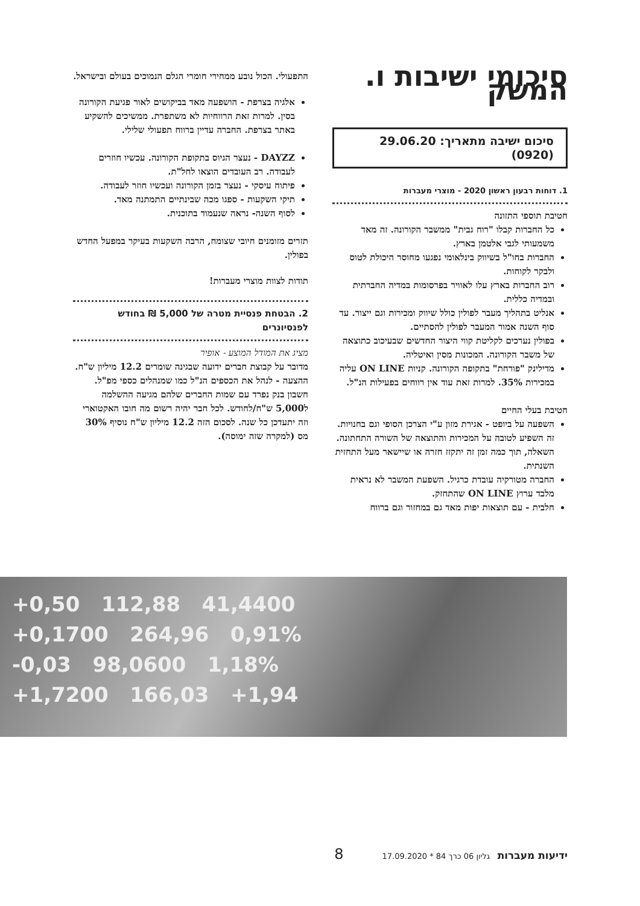סיכומי ישיבות ו. המשק
סיכום ישיבה מתאריך: 29.06.20 (0920)
1. דוחות רבעון ראשון 2020 - מוצרי מעברות
חטיבת תוספי התזונה
כל החברות קבלו "רוח גבית" ממשבר הקורונה. זה מאד משמעותי לגבי אלטמן בארץ.
החברות בחו"ל בשיווק בינלאומי נפגעו מחוסר היכולת לטוס ולבקר לקוחות.
רוב החברות בארץ עלו לאוויר בפרסומות במדיה החברתית ובמדיה כללית.
אנליט בתהליך מעבר לפולין כולל שיווק ומכירות וגם ייצור. עד סוף השנה אמור המעבר לפולין להסתיים.
בפולין נערכים לקליטת קווי היצור החדשים שבעיכוב כתוצאה של משבר הקורונה. המכונות מסין ואיטליה.
מדילינק "פורחת" בתקופה הקורונה. קניות ON LINE עליה במכירות 35%. למרות זאת עוד אין רווחים בפעילות הנ"ל.
חטיבת בעלי החיים
השפעה על ביופט - אגירת מזון ע"י הצרכן הסופי וגם בחנויות. זה השפיע לטובה על המכירות והתוצאה של השורה התחתונה. השאלה, תוך כמה זמן זה יתקזז חזרה או שיישאר מעל התחזית השנתית.
החברה מטורקיה עובדת כרגיל. השפעת המשבר לא נראית מלבד ערוץ ON LINE שהתחזק.
חלבית - עם תוצאות יפות מאד גם במחזור וגם ברווח
התפעולי. הכול נובע ממחירי חומרי הגלם הנמוכים בעולם ובישראל.
אלגיה בצרפת - הושפעה מאד בביקושים לאור פגיעת הקורונה בסין. למרות זאת הרווחיות לא משתפרת. ממשיכים להשקיע באתר בצרפת. החברה עדיין ברווח תפעולי שלילי.
DAYZZ - נעצר הגיוס בתקופת הקורונה. עכשיו חוזרים לעבודה. רב העובדים הוצאו לחל"ת.
פיתוח עיסקי - נעצר בזמן הקורונה ועכשיו חוזר לעבודה.
תיקי השקעות - ספגו מכה שבינתיים התמתנה מאד.
לסוף השנה- נראה שנעמוד בתוכנית.
תזרים מזומנים חיובי שצומח, הרבה השקעות בעיקר במפעל החדש בפולין.
תודות לצוות מוצרי מעברות!
2. הבטחת פנסיית מטרה של 5,000 ₪ בחודש לפנסיונרים
מציג את המודל המוצע - אופיר
מדובר על קבוצת חברים ידועה שבגינה שומרים 12.2 מיליון ש"ח. ההצעה - לנהל את הכספים הנ"ל כמו שמנהלים כספי מפ"ל. חשבון בנק נפרד עם שמות החברים שלהם מגיעה ההשלמה ל5,000 ש"ח/לחודש. לכל חבר יהיה רשום מה חובו האקטוארי וזה יתעדכן כל שנה. לסכום הזה 12.2 מיליון ש"ח נוסיף 30% מס (למקרה שזה ימוסה).
+0,50 112,88 41,4400
+0,1700 264,96 0,91%
-0,03 98,0600 1,18%
+1,7200 166,03 +1,94
ידיעות מעברות גליון 06 כרך 84 * 17.09.2020 8